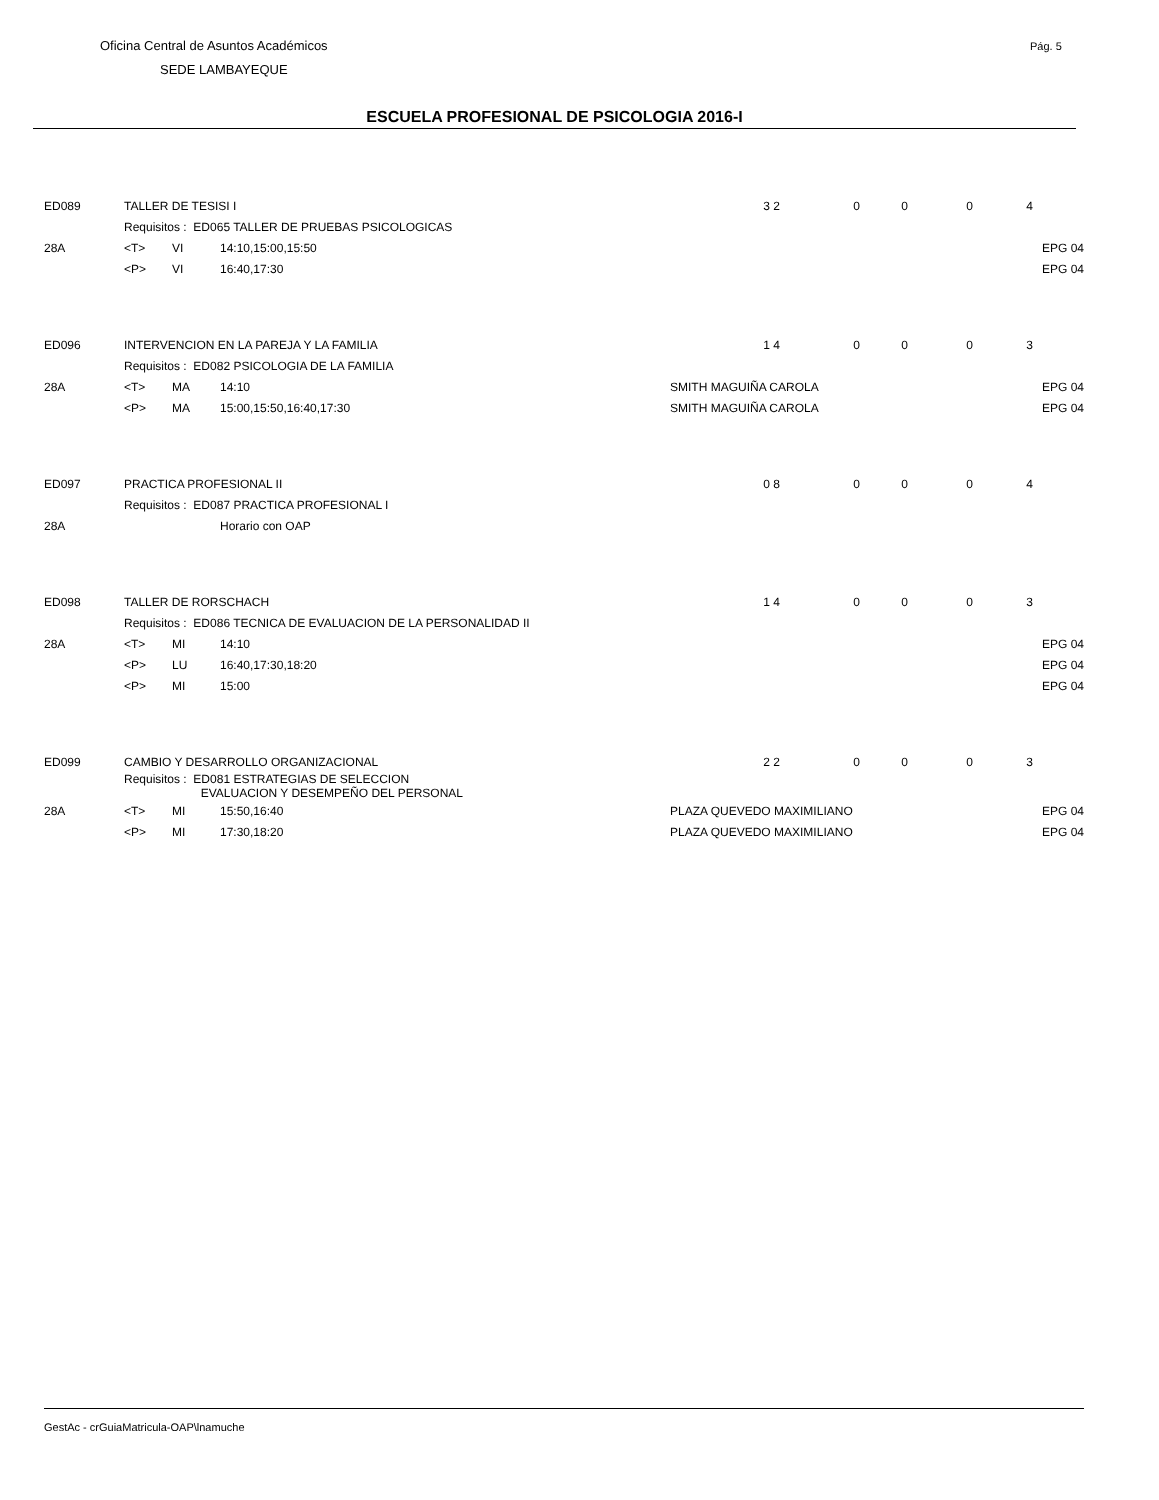Oficina Central de Asuntos Académicos
SEDE LAMBAYEQUE
Pág. 5
ESCUELA PROFESIONAL DE PSICOLOGIA 2016-I
| ED089 | TALLER DE TESISI I | | | 3 | 2 | 0 | 0 | 0 | 4 | |
| | Requisitos : ED065 TALLER DE PRUEBAS PSICOLOGICAS | | | | | | | | | |
| 28A | <T> | VI | 14:10,15:00,15:50 | | | | | | | EPG 04 |
| | <P> | VI | 16:40,17:30 | | | | | | | EPG 04 |
| ED096 | INTERVENCION EN LA PAREJA Y LA FAMILIA | | | 1 | 4 | 0 | 0 | 0 | 3 | |
| | Requisitos : ED082 PSICOLOGIA DE LA FAMILIA | | | | | | | | | |
| 28A | <T> | MA | 14:10 | SMITH MAGUIÑA CAROLA | | | | | | EPG 04 |
| | <P> | MA | 15:00,15:50,16:40,17:30 | SMITH MAGUIÑA CAROLA | | | | | | EPG 04 |
| ED097 | PRACTICA PROFESIONAL II | | | 0 | 8 | 0 | 0 | 0 | 4 | |
| | Requisitos : ED087 PRACTICA PROFESIONAL I | | | | | | | | | |
| 28A | | | Horario con OAP | | | | | | | |
| ED098 | TALLER DE RORSCHACH | | | 1 | 4 | 0 | 0 | 0 | 3 | |
| | Requisitos : ED086 TECNICA DE EVALUACION DE LA PERSONALIDAD II | | | | | | | | | |
| 28A | <T> | MI | 14:10 | | | | | | | EPG 04 |
| | <P> | LU | 16:40,17:30,18:20 | | | | | | | EPG 04 |
| | <P> | MI | 15:00 | | | | | | | EPG 04 |
| ED099 | CAMBIO Y DESARROLLO ORGANIZACIONAL | | | 2 | 2 | 0 | 0 | 0 | 3 | |
| | Requisitos : ED081 ESTRATEGIAS DE SELECCION EVALUACION Y DESEMPEÑO DEL PERSONAL | | | | | | | | | |
| 28A | <T> | MI | 15:50,16:40 | PLAZA QUEVEDO MAXIMILIANO | | | | | | EPG 04 |
| | <P> | MI | 17:30,18:20 | PLAZA QUEVEDO MAXIMILIANO | | | | | | EPG 04 |
GestAc - crGuiaMatricula-OAP\lnamuche